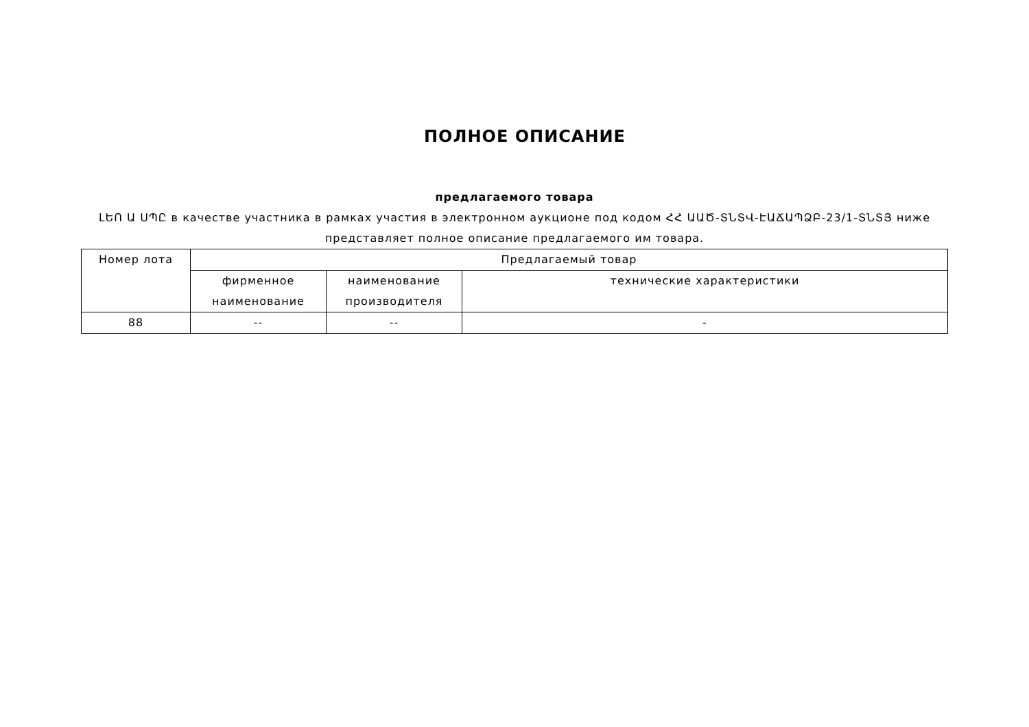ПОЛНОЕ ОПИСАНИЕ
предлагаемого товара
ԼԵՈ Ա ՍՊԸ в качестве участника в рамках участия в электронном аукционе под кодом ՀՀ ԱԱԾ-ՏՆՏՎ-ԷԱՃԱՊՁԲ-23/1-ՏՆՏՅ ниже представляет полное описание предлагаемого им товара.
| Номер лота | Предлагаемый товар | | |
| | фирменное наименование | наименование производителя | технические характеристики |
| 88 | -- | -- | - |